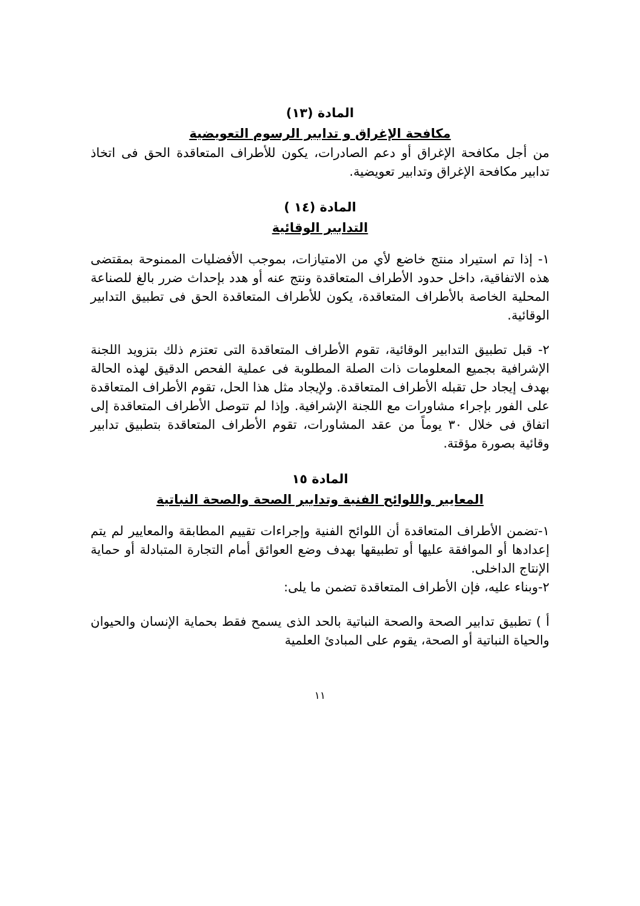المادة (١٣)
مكافحة الإغراق و تدابير الرسوم التعويضية
من أجل مكافحة الإغراق أو دعم الصادرات، يكون للأطراف المتعاقدة الحق فى اتخاذ تدابير مكافحة الإغراق وتدابير تعويضية.
المادة (١٤ )
التدابير الوقائية
١- إذا تم استيراد منتج خاضع لأي من الامتيازات، بموجب الأفضليات الممنوحة بمقتضى هذه الاتفاقية، داخل حدود الأطراف المتعاقدة ونتج عنه أو هدد بإحداث ضرر بالغ للصناعة المحلية الخاصة بالأطراف المتعاقدة، يكون للأطراف المتعاقدة الحق فى تطبيق التدابير الوقائية.
٢- قبل تطبيق التدابير الوقائية، تقوم الأطراف المتعاقدة التى تعتزم ذلك بتزويد اللجنة الإشرافية بجميع المعلومات ذات الصلة المطلوبة فى عملية الفحص الدقيق لهذه الحالة بهدف إيجاد حل تقبله الأطراف المتعاقدة. ولإيجاد مثل هذا الحل، تقوم الأطراف المتعاقدة على الفور بإجراء مشاورات مع اللجنة الإشرافية. وإذا لم تتوصل الأطراف المتعاقدة إلى اتفاق فى خلال ٣٠ يوماً من عقد المشاورات، تقوم الأطراف المتعاقدة بتطبيق تدابير وقائية بصورة مؤقتة.
المادة ١٥
المعايير واللوائح الفنية وتدابير الصحة والصحة النباتية
١-تضمن الأطراف المتعاقدة أن اللوائح الفنية وإجراءات تقييم المطابقة والمعايير لم يتم إعدادها أو الموافقة عليها أو تطبيقها بهدف وضع العوائق أمام التجارة المتبادلة أو حماية الإنتاج الداخلى.
٢-وبناء عليه، فإن الأطراف المتعاقدة تضمن ما يلى:
أ ) تطبيق تدابير الصحة والصحة النباتية بالحد الذى يسمح فقط بحماية الإنسان والحيوان والحياة النباتية أو الصحة، يقوم على المبادئ العلمية
١١